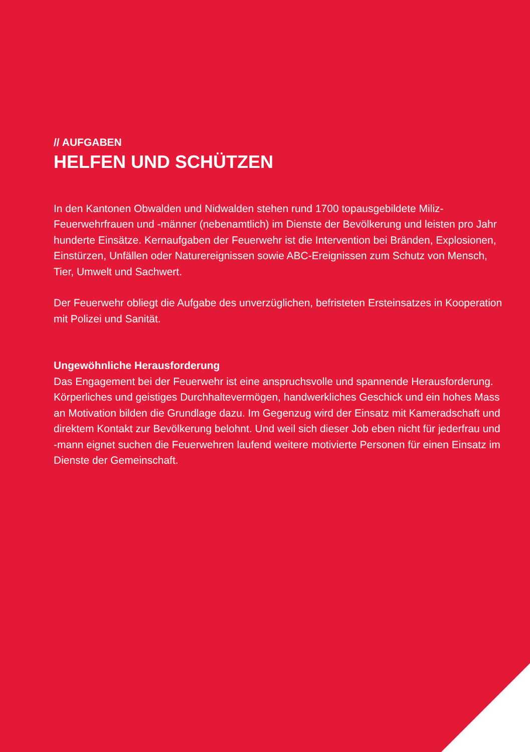// AUFGABEN
HELFEN UND SCHÜTZEN
In den Kantonen Obwalden und Nidwalden stehen rund 1700 topausgebildete Miliz-Feuerwehrfrauen und -männer (nebenamtlich) im Dienste der Bevölkerung und leisten pro Jahr hunderte Einsätze. Kernaufgaben der Feuerwehr ist die Intervention bei Bränden, Explosionen, Einstürzen, Unfällen oder Naturereignissen sowie ABC-Ereignissen zum Schutz von Mensch, Tier, Umwelt und Sachwert.
Der Feuerwehr obliegt die Aufgabe des unverzüglichen, befristeten Ersteinsatzes in Kooperation mit Polizei und Sanität.
Ungewöhnliche Herausforderung
Das Engagement bei der Feuerwehr ist eine anspruchsvolle und spannende Herausforderung. Körperliches und geistiges Durchhaltevermögen, handwerkliches Geschick und ein hohes Mass an Motivation bilden die Grundlage dazu. Im Gegenzug wird der Einsatz mit Kameradschaft und direktem Kontakt zur Bevölkerung belohnt. Und weil sich dieser Job eben nicht für jederfrau und -mann eignet suchen die Feuerwehren laufend weitere motivierte Personen für einen Einsatz im Dienste der Gemeinschaft.